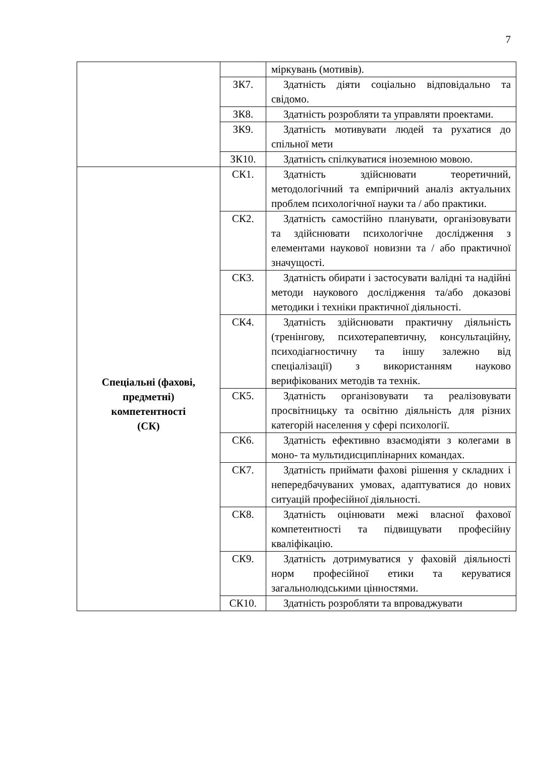7
| | | міркувань (мотивів). |
| | ЗК7. | Здатність діяти соціально відповідально та свідомо. |
| | ЗК8. | Здатність розробляти та управляти проектами. |
| | ЗК9. | Здатність мотивувати людей та рухатися до спільної мети |
| | ЗК10. | Здатність спілкуватися іноземною мовою. |
| Спеціальні (фахові, предметні) компетентності (СК) | СК1. | Здатність здійснювати теоретичний, методологічний та емпіричний аналіз актуальних проблем психологічної науки та / або практики. |
| | СК2. | Здатність самостійно планувати, організовувати та здійснювати психологічне дослідження з елементами наукової новизни та / або практичної значущості. |
| | СК3. | Здатність обирати і застосувати валідні та надійні методи наукового дослідження та/або доказові методики і техніки практичної діяльності. |
| | СК4. | Здатність здійснювати практичну діяльність (тренінгову, психотерапевтичну, консультаційну, психодіагностичну та іншу залежно від спеціалізації) з використанням науково верифікованих методів та технік. |
| | СК5. | Здатність організовувати та реалізовувати просвітницьку та освітню діяльність для різних категорій населення у сфері психології. |
| | СК6. | Здатність ефективно взаємодіяти з колегами в моно- та мультидисциплінарних командах. |
| | СК7. | Здатність приймати фахові рішення у складних і непередбачуваних умовах, адаптуватися до нових ситуацій професійної діяльності. |
| | СК8. | Здатність оцінювати межі власної фахової компетентності та підвищувати професійну кваліфікацію. |
| | СК9. | Здатність дотримуватися у фаховій діяльності норм професійної етики та керуватися загальнолюдськими цінностями. |
| | СК10. | Здатність розробляти та впроваджувати |